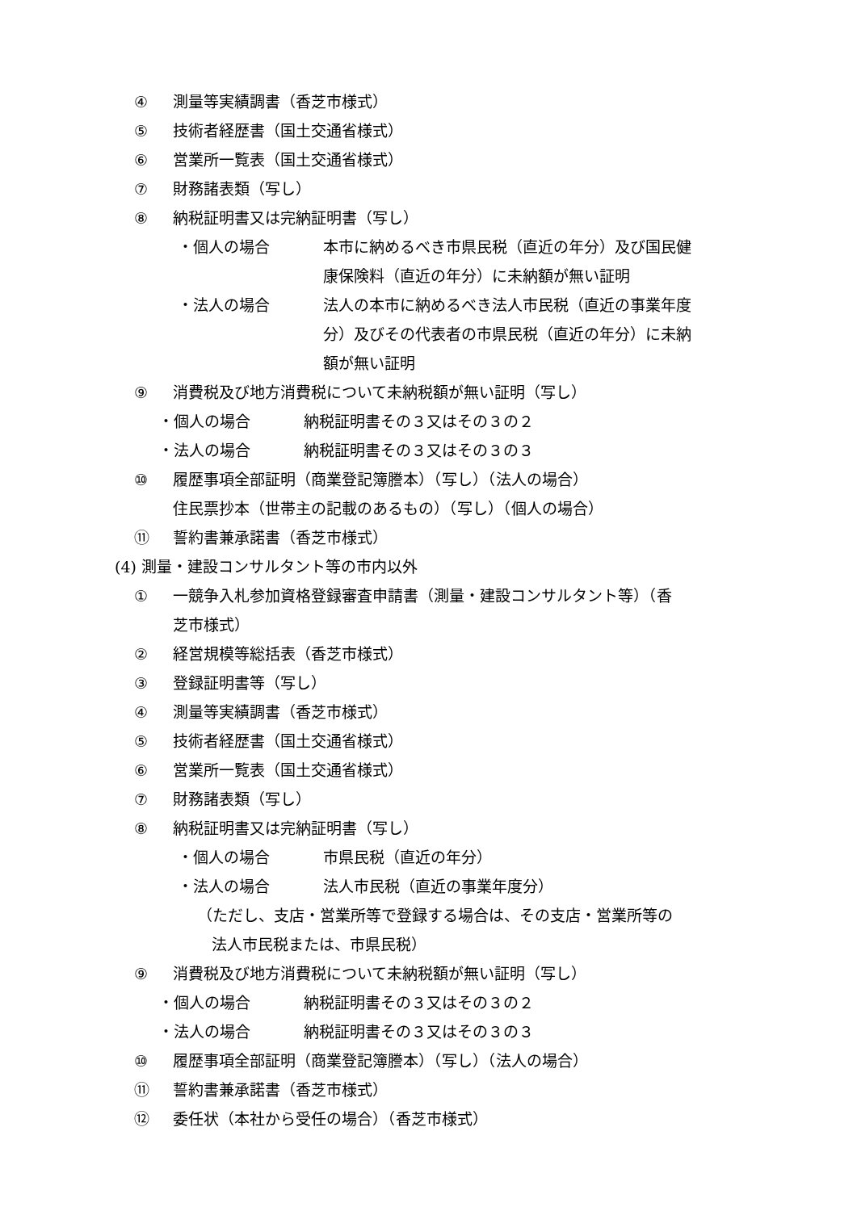④ 測量等実績調書（香芝市様式）
⑤ 技術者経歴書（国土交通省様式）
⑥ 営業所一覧表（国土交通省様式）
⑦ 財務諸表類（写し）
⑧ 納税証明書又は完納証明書（写し）
・個人の場合 本市に納めるべき市県民税（直近の年分）及び国民健
康保険料（直近の年分）に未納額が無い証明
・法人の場合 法人の本市に納めるべき法人市民税（直近の事業年度
分）及びその代表者の市県民税（直近の年分）に未納
額が無い証明
⑨ 消費税及び地方消費税について未納税額が無い証明（写し）
・個人の場合 納税証明書その３又はその３の２
・法人の場合 納税証明書その３又はその３の３
⑩ 履歴事項全部証明（商業登記簿謄本）（写し）（法人の場合）
住民票抄本（世帯主の記載のあるもの）（写し）（個人の場合）
⑪ 誓約書兼承諾書（香芝市様式）
(4) 測量・建設コンサルタント等の市内以外
① 一競争入札参加資格登録審査申請書（測量・建設コンサルタント等）（香
芝市様式）
② 経営規模等総括表（香芝市様式）
③ 登録証明書等（写し）
④ 測量等実績調書（香芝市様式）
⑤ 技術者経歴書（国土交通省様式）
⑥ 営業所一覧表（国土交通省様式）
⑦ 財務諸表類（写し）
⑧ 納税証明書又は完納証明書（写し）
・個人の場合 市県民税（直近の年分）
・法人の場合 法人市民税（直近の事業年度分）
（ただし、支店・営業所等で登録する場合は、その支店・営業所等の
法人市民税または、市県民税）
⑨ 消費税及び地方消費税について未納税額が無い証明（写し）
・個人の場合 納税証明書その３又はその３の２
・法人の場合 納税証明書その３又はその３の３
⑩ 履歴事項全部証明（商業登記簿謄本）（写し）（法人の場合）
⑪ 誓約書兼承諾書（香芝市様式）
⑫ 委任状（本社から受任の場合）（香芝市様式）